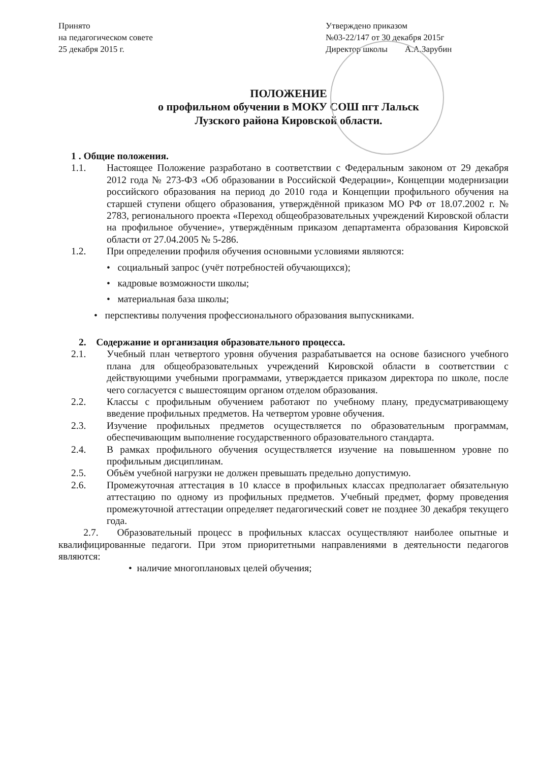Принято
на педагогическом совете
25 декабря 2015 г.
Утверждено приказом
№03-22/147 от 30 декабря 2015г
Директор школы А.А.Зарубин
ПОЛОЖЕНИЕ
о профильном обучении в МОКУ СОШ пгт Лальск
Лузского района Кировской области.
1 . Общие положения.
1.1. Настоящее Положение разработано в соответствии с Федеральным законом от 29 декабря 2012 года № 273-ФЗ «Об образовании в Российской Федерации», Концепции модернизации российского образования на период до 2010 года и Концепции профильного обучения на старшей ступени общего образования, утверждённой приказом МО РФ от 18.07.2002 г. № 2783, регионального проекта «Переход общеобразовательных учреждений Кировской области на профильное обучение», утверждённым приказом департамента образования Кировской области от 27.04.2005 № 5-286.
1.2. При определении профиля обучения основными условиями являются:
• социальный запрос (учёт потребностей обучающихся);
• кадровые возможности школы;
• материальная база школы;
• перспективы получения профессионального образования выпускниками.
2. Содержание и организация образовательного процесса.
2.1. Учебный план четвертого уровня обучения разрабатывается на основе базисного учебного плана для общеобразовательных учреждений Кировской области в соответствии с действующими учебными программами, утверждается приказом директора по школе, после чего согласуется с вышестоящим органом отделом образования.
2.2. Классы с профильным обучением работают по учебному плану, предусматривающему введение профильных предметов. На четвертом уровне обучения.
2.3. Изучение профильных предметов осуществляется по образовательным программам, обеспечивающим выполнение государственного образовательного стандарта.
2.4. В рамках профильного обучения осуществляется изучение на повышенном уровне по профильным дисциплинам.
2.5. Объём учебной нагрузки не должен превышать предельно допустимую.
2.6. Промежуточная аттестация в 10 классе в профильных классах предполагает обязательную аттестацию по одному из профильных предметов. Учебный предмет, форму проведения промежуточной аттестации определяет педагогический совет не позднее 30 декабря текущего года.
2.7. Образовательный процесс в профильных классах осуществляют наиболее опытные и квалифицированные педагоги. При этом приоритетными направлениями в деятельности педагогов являются:
• наличие многоплановых целей обучения;